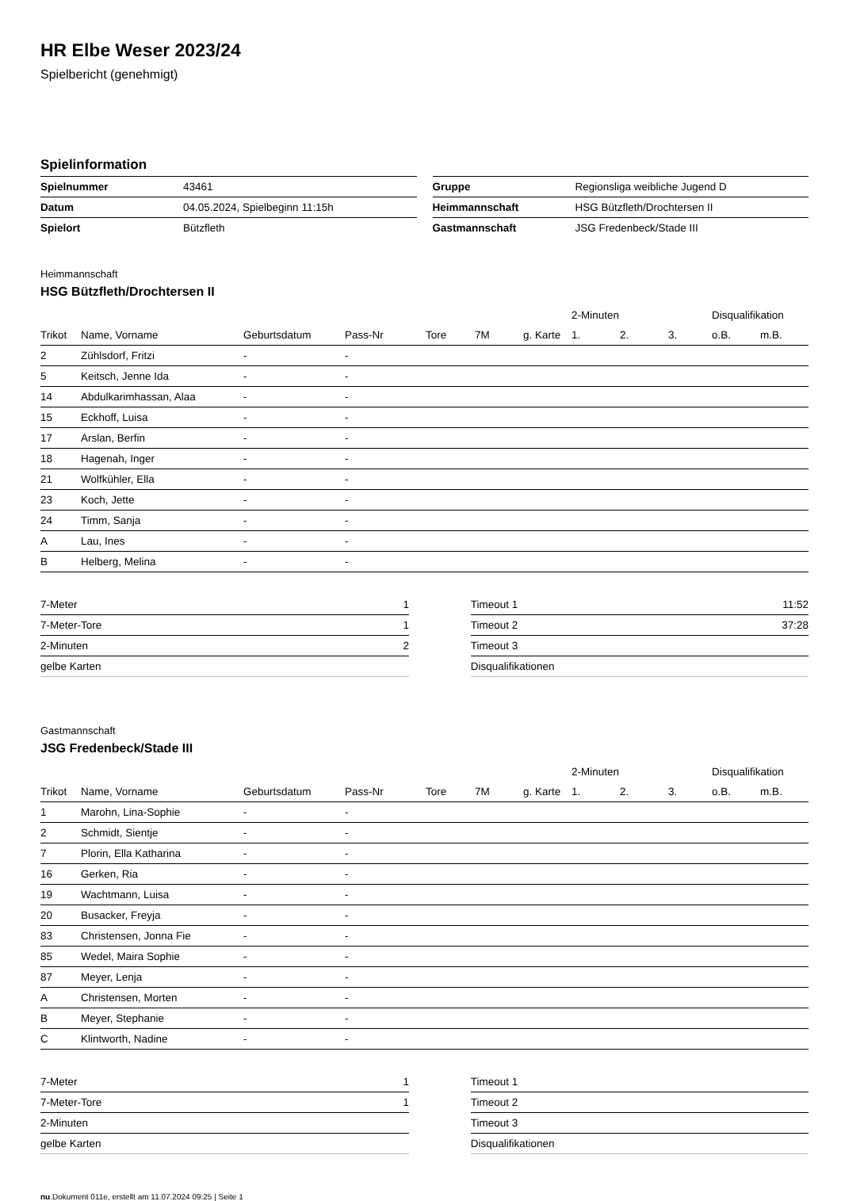HR Elbe Weser 2023/24
Spielbericht (genehmigt)
Spielinformation
| Spielnummer | 43461 |
| Datum | 04.05.2024, Spielbeginn 11:15h |
| Spielort | Bützfleth |
| Gruppe | Regionsliga weibliche Jugend D |
| Heimmannschaft | HSG Bützfleth/Drochtersen II |
| Gastmannschaft | JSG Fredenbeck/Stade III |
Heimmannschaft
HSG Bützfleth/Drochtersen II
| | | | | | | | 2-Minuten | | | Disqualifikation | |
| --- | --- | --- | --- | --- | --- | --- | --- | --- | --- | --- | --- |
| Trikot | Name, Vorname | Geburtsdatum | Pass-Nr | Tore | 7M | g. Karte | 1. | 2. | 3. | o.B. | m.B. |
| 2 | Zühlsdorf, Fritzi | - | - | | | | | | | | |
| 5 | Keitsch, Jenne Ida | - | - | | | | | | | | |
| 14 | Abdulkarimhassan, Alaa | - | - | | | | | | | | |
| 15 | Eckhoff, Luisa | - | - | | | | | | | | |
| 17 | Arslan, Berfin | - | - | | | | | | | | |
| 18 | Hagenah, Inger | - | - | | | | | | | | |
| 21 | Wolfkühler, Ella | - | - | | | | | | | | |
| 23 | Koch, Jette | - | - | | | | | | | | |
| 24 | Timm, Sanja | - | - | | | | | | | | |
| A | Lau, Ines | - | - | | | | | | | | |
| B | Helberg, Melina | - | - | | | | | | | | |
| 7-Meter | 1 |
| 7-Meter-Tore | 1 |
| 2-Minuten | 2 |
| gelbe Karten | |
| Timeout 1 | 11:52 |
| Timeout 2 | 37:28 |
| Timeout 3 | |
| Disqualifikationen | |
Gastmannschaft
JSG Fredenbeck/Stade III
| | | | | | | | 2-Minuten | | | Disqualifikation | |
| --- | --- | --- | --- | --- | --- | --- | --- | --- | --- | --- | --- |
| Trikot | Name, Vorname | Geburtsdatum | Pass-Nr | Tore | 7M | g. Karte | 1. | 2. | 3. | o.B. | m.B. |
| 1 | Marohn, Lina-Sophie | - | - | | | | | | | | |
| 2 | Schmidt, Sientje | - | - | | | | | | | | |
| 7 | Plorin, Ella Katharina | - | - | | | | | | | | |
| 16 | Gerken, Ria | - | - | | | | | | | | |
| 19 | Wachtmann, Luisa | - | - | | | | | | | | |
| 20 | Busacker, Freyja | - | - | | | | | | | | |
| 83 | Christensen, Jonna Fie | - | - | | | | | | | | |
| 85 | Wedel, Maira Sophie | - | - | | | | | | | | |
| 87 | Meyer, Lenja | - | - | | | | | | | | |
| A | Christensen, Morten | - | - | | | | | | | | |
| B | Meyer, Stephanie | - | - | | | | | | | | |
| C | Klintworth, Nadine | - | - | | | | | | | | |
| 7-Meter | 1 |
| 7-Meter-Tore | 1 |
| 2-Minuten | |
| gelbe Karten | |
| Timeout 1 | |
| Timeout 2 | |
| Timeout 3 | |
| Disqualifikationen | |
nu.Dokument 011e, erstellt am 11.07.2024 09:25 | Seite 1